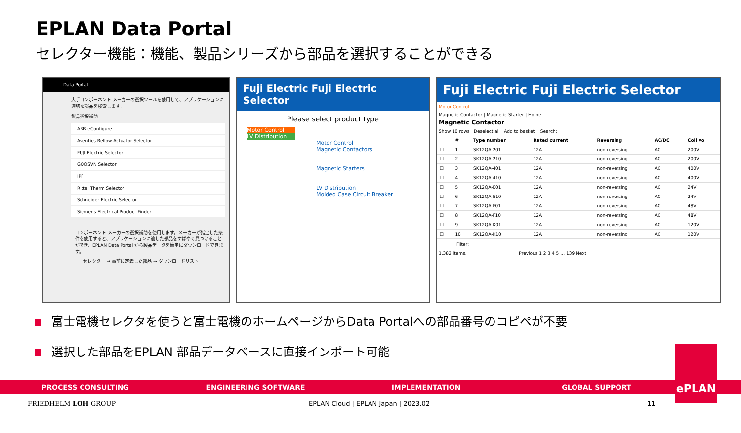EPLAN Data Portal
セレクター機能：機能、製品シリーズから部品を選択することができる
Data Portal
大手コンポーネント メーカーの選択ツールを使用して、アプリケーションに適切な部品を検索します。
製品選択補助
ABB eConfigure
Aventics Bellow Actuator Selector
FUJI Electric Selector
GOOSVN Selector
IPF
Rittal Therm Selector
Schneider Electric Selector
Siemens Electrical Product Finder
コンポーネント メーカーの選択補助を使用します。メーカーが指定した条件を使用すると、アプリケーションに適した部品をすばやく見つけることができ、EPLAN Data Portal から製品データを簡単にダウンロードできます。
セレクター → 事前に定義した部品 → ダウンロードリスト
Fuji Electric Fuji Electric Selector
Please select product type
Motor Control
LV Distribution
Motor Control
Magnetic Contactors
Magnetic Starters
LV Distribution
Molded Case Circuit Breaker
Fuji Electric Fuji Electric Selector
Motor Control
Magnetic Contactor | Magnetic Starter | Home
Magnetic Contactor
Show 10 rows Deselect all Add to basket Search:
| | # | Type number | Rated current | Reversing | AC/DC | Coil vo |
| --- | --- | --- | --- | --- | --- | --- |
| ☐ | 1 | SK12QA-201 | 12A | non-reversing | AC | 200V |
| ☐ | 2 | SK12QA-210 | 12A | non-reversing | AC | 200V |
| ☐ | 3 | SK12QA-401 | 12A | non-reversing | AC | 400V |
| ☐ | 4 | SK12QA-410 | 12A | non-reversing | AC | 400V |
| ☐ | 5 | SK12QA-E01 | 12A | non-reversing | AC | 24V |
| ☐ | 6 | SK12QA-E10 | 12A | non-reversing | AC | 24V |
| ☐ | 7 | SK12QA-F01 | 12A | non-reversing | AC | 48V |
| ☐ | 8 | SK12QA-F10 | 12A | non-reversing | AC | 48V |
| ☐ | 9 | SK12QA-K01 | 12A | non-reversing | AC | 120V |
| ☐ | 10 | SK12QA-K10 | 12A | non-reversing | AC | 120V |
Filter:
1,382 items. Previous 1 2 3 4 5 … 139 Next
富士電機セレクタを使うと富士電機のホームページからData Portalへの部品番号のコピペが不要
選択した部品をEPLAN 部品データベースに直接インポート可能
PROCESS CONSULTING ENGINEERING SOFTWARE IMPLEMENTATION GLOBAL SUPPORT
ePLAN
FRIEDHELM LOH GROUP
EPLAN Cloud | EPLAN Japan | 2023.02
11